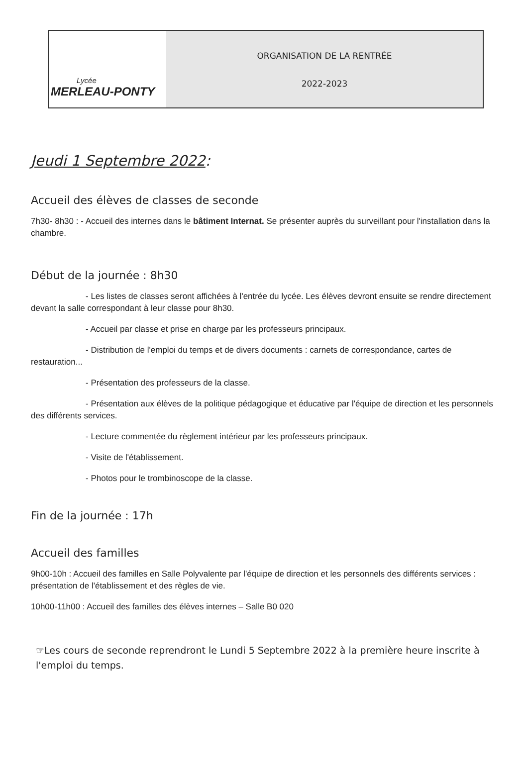Lycée
MERLEAU-PONTY
ORGANISATION DE LA RENTRÉE
2022-2023
Jeudi 1 Septembre 2022:
Accueil des élèves de classes de seconde
7h30- 8h30 : - Accueil des internes dans le bâtiment Internat. Se présenter auprès du surveillant pour l'installation dans la chambre.
Début de la journée : 8h30
- Les listes de classes seront affichées à l'entrée du lycée. Les élèves devront ensuite se rendre directement devant la salle correspondant à leur classe pour 8h30.
- Accueil par classe et prise en charge par les professeurs principaux.
- Distribution de l'emploi du temps et de divers documents : carnets de correspondance, cartes de restauration...
- Présentation des professeurs de la classe.
- Présentation aux élèves de la politique pédagogique et éducative par l'équipe de direction et les personnels des différents services.
- Lecture commentée du règlement intérieur par les professeurs principaux.
- Visite de l'établissement.
- Photos pour le trombinoscope de la classe.
Fin de la journée : 17h
Accueil des familles
9h00-10h : Accueil des familles en Salle Polyvalente par l'équipe de direction et les personnels des différents services : présentation de l'établissement et des règles de vie.
10h00-11h00 : Accueil des familles des élèves internes – Salle B0 020
☞Les cours de seconde reprendront le Lundi 5 Septembre 2022 à la première heure inscrite à l'emploi du temps.